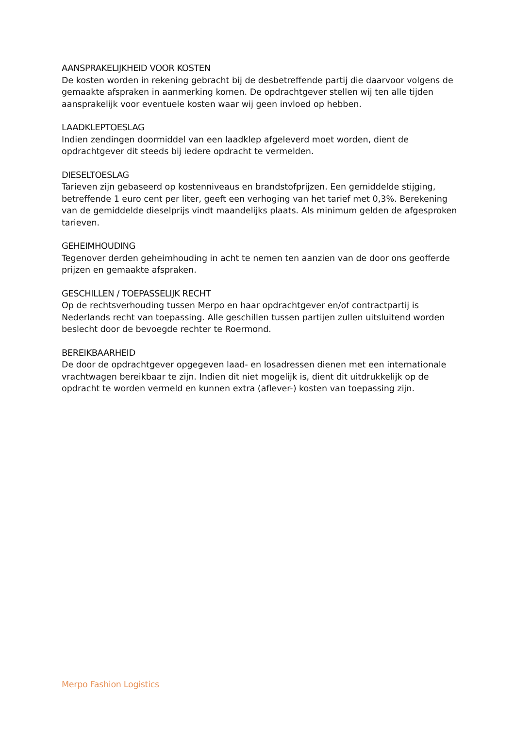AANSPRAKELIJKHEID VOOR KOSTEN
De kosten worden in rekening gebracht bij de desbetreffende partij die daarvoor volgens de gemaakte afspraken in aanmerking komen. De opdrachtgever stellen wij ten alle tijden aansprakelijk voor eventuele kosten waar wij geen invloed op hebben.
LAADKLEPTOESLAG
Indien zendingen doormiddel van een laadklep afgeleverd moet worden, dient de opdrachtgever dit steeds bij iedere opdracht te vermelden.
DIESELTOESLAG
Tarieven zijn gebaseerd op kostenniveaus en brandstofprijzen. Een gemiddelde stijging, betreffende 1 euro cent per liter, geeft een verhoging van het tarief met 0,3%. Berekening van de gemiddelde dieselprijs vindt maandelijks plaats. Als minimum gelden de afgesproken tarieven.
GEHEIMHOUDING
Tegenover derden geheimhouding in acht te nemen ten aanzien van de door ons geofferde prijzen en gemaakte afspraken.
GESCHILLEN / TOEPASSELIJK RECHT
Op de rechtsverhouding tussen Merpo en haar opdrachtgever en/of contractpartij is Nederlands recht van toepassing. Alle geschillen tussen partijen zullen uitsluitend worden beslecht door de bevoegde rechter te Roermond.
BEREIKBAARHEID
De door de opdrachtgever opgegeven laad- en losadressen dienen met een internationale vrachtwagen bereikbaar te zijn. Indien dit niet mogelijk is, dient dit uitdrukkelijk op de opdracht te worden vermeld en kunnen extra (aflever-) kosten van toepassing zijn.
Merpo Fashion Logistics